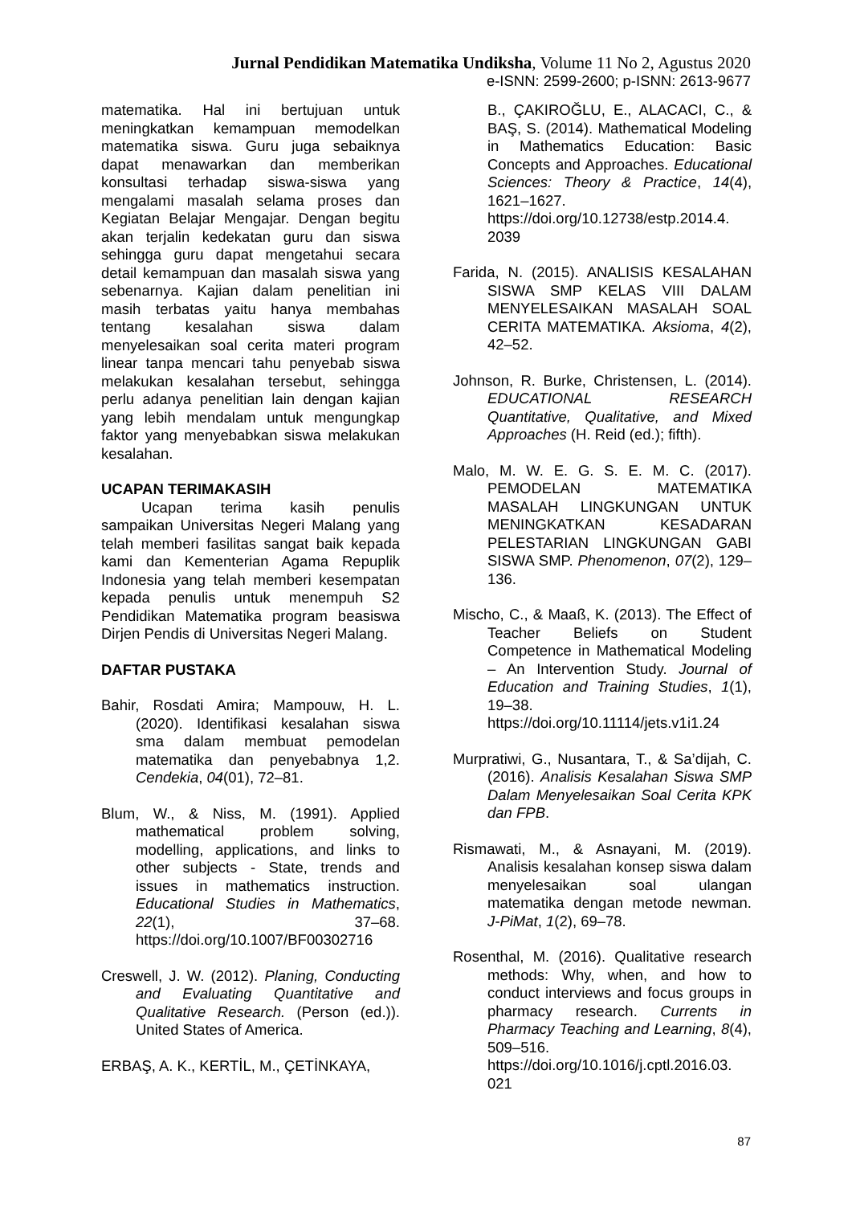Jurnal Pendidikan Matematika Undiksha, Volume 11 No 2, Agustus 2020
e-ISNN: 2599-2600; p-ISNN: 2613-9677
matematika. Hal ini bertujuan untuk meningkatkan kemampuan memodelkan matematika siswa. Guru juga sebaiknya dapat menawarkan dan memberikan konsultasi terhadap siswa-siswa yang mengalami masalah selama proses dan Kegiatan Belajar Mengajar. Dengan begitu akan terjalin kedekatan guru dan siswa sehingga guru dapat mengetahui secara detail kemampuan dan masalah siswa yang sebenarnya. Kajian dalam penelitian ini masih terbatas yaitu hanya membahas tentang kesalahan siswa dalam menyelesaikan soal cerita materi program linear tanpa mencari tahu penyebab siswa melakukan kesalahan tersebut, sehingga perlu adanya penelitian lain dengan kajian yang lebih mendalam untuk mengungkap faktor yang menyebabkan siswa melakukan kesalahan.
UCAPAN TERIMAKASIH
Ucapan terima kasih penulis sampaikan Universitas Negeri Malang yang telah memberi fasilitas sangat baik kepada kami dan Kementerian Agama Repuplik Indonesia yang telah memberi kesempatan kepada penulis untuk menempuh S2 Pendidikan Matematika program beasiswa Dirjen Pendis di Universitas Negeri Malang.
DAFTAR PUSTAKA
Bahir, Rosdati Amira; Mampouw, H. L. (2020). Identifikasi kesalahan siswa sma dalam membuat pemodelan matematika dan penyebabnya 1,2. Cendekia, 04(01), 72–81.
Blum, W., & Niss, M. (1991). Applied mathematical problem solving, modelling, applications, and links to other subjects - State, trends and issues in mathematics instruction. Educational Studies in Mathematics, 22(1), 37–68. https://doi.org/10.1007/BF00302716
Creswell, J. W. (2012). Planing, Conducting and Evaluating Quantitative and Qualitative Research. (Person (ed.)). United States of America.
ERBAŞ, A. K., KERTİL, M., ÇETİNKAYA,
B., ÇAKIROĞLU, E., ALACACI, C., & BAŞ, S. (2014). Mathematical Modeling in Mathematics Education: Basic Concepts and Approaches. Educational Sciences: Theory & Practice, 14(4), 1621–1627. https://doi.org/10.12738/estp.2014.4. 2039
Farida, N. (2015). ANALISIS KESALAHAN SISWA SMP KELAS VIII DALAM MENYELESAIKAN MASALAH SOAL CERITA MATEMATIKA. Aksioma, 4(2), 42–52.
Johnson, R. Burke, Christensen, L. (2014). EDUCATIONAL RESEARCH Quantitative, Qualitative, and Mixed Approaches (H. Reid (ed.); fifth).
Malo, M. W. E. G. S. E. M. C. (2017). PEMODELAN MATEMATIKA MASALAH LINGKUNGAN UNTUK MENINGKATKAN KESADARAN PELESTARIAN LINGKUNGAN GABI SISWA SMP. Phenomenon, 07(2), 129–136.
Mischo, C., & Maaß, K. (2013). The Effect of Teacher Beliefs on Student Competence in Mathematical Modeling – An Intervention Study. Journal of Education and Training Studies, 1(1), 19–38. https://doi.org/10.11114/jets.v1i1.24
Murpratiwi, G., Nusantara, T., & Sa’dijah, C. (2016). Analisis Kesalahan Siswa SMP Dalam Menyelesaikan Soal Cerita KPK dan FPB.
Rismawati, M., & Asnayani, M. (2019). Analisis kesalahan konsep siswa dalam menyelesaikan soal ulangan matematika dengan metode newman. J-PiMat, 1(2), 69–78.
Rosenthal, M. (2016). Qualitative research methods: Why, when, and how to conduct interviews and focus groups in pharmacy research. Currents in Pharmacy Teaching and Learning, 8(4), 509–516. https://doi.org/10.1016/j.cptl.2016.03. 021
87